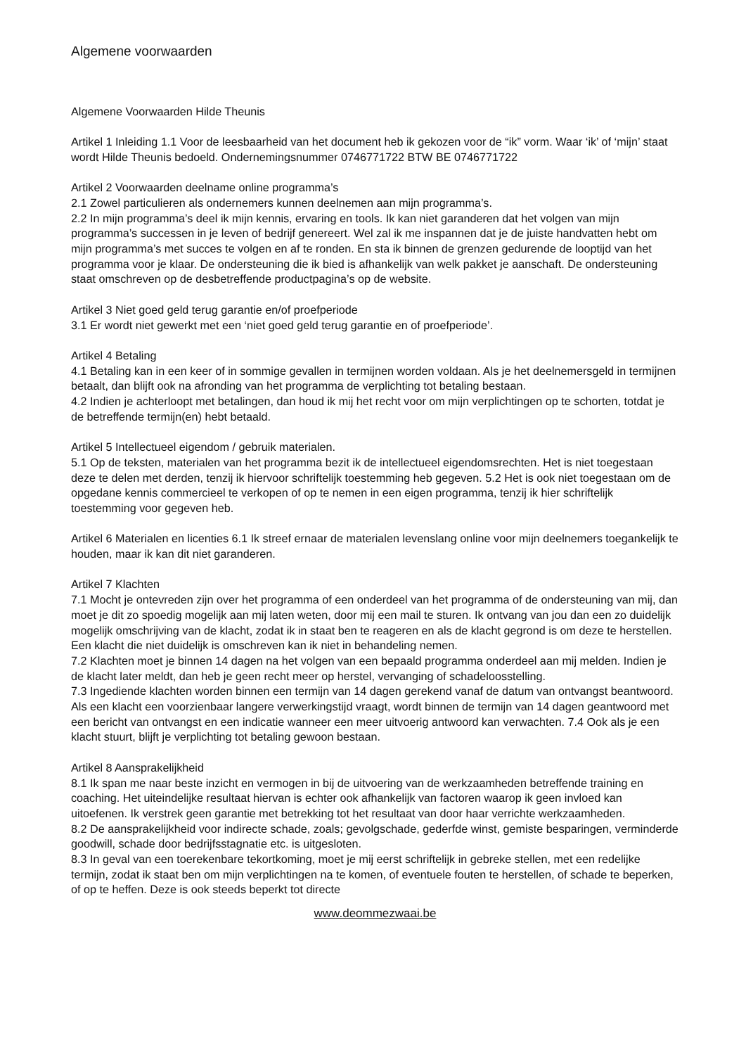Algemene voorwaarden
Algemene Voorwaarden Hilde Theunis
Artikel 1 Inleiding 1.1 Voor de leesbaarheid van het document heb ik gekozen voor de “ik” vorm. Waar ‘ik’ of ‘mijn’ staat wordt Hilde Theunis bedoeld. Ondernemingsnummer 0746771722 BTW BE 0746771722
Artikel 2 Voorwaarden deelname online programma’s
2.1 Zowel particulieren als ondernemers kunnen deelnemen aan mijn programma’s.
2.2 In mijn programma’s deel ik mijn kennis, ervaring en tools. Ik kan niet garanderen dat het volgen van mijn programma’s successen in je leven of bedrijf genereert. Wel zal ik me inspannen dat je de juiste handvatten hebt om mijn programma’s met succes te volgen en af te ronden. En sta ik binnen de grenzen gedurende de looptijd van het programma voor je klaar. De ondersteuning die ik bied is afhankelijk van welk pakket je aanschaft. De ondersteuning staat omschreven op de desbetreffende productpagina’s op de website.
Artikel 3 Niet goed geld terug garantie en/of proefperiode
3.1 Er wordt niet gewerkt met een ‘niet goed geld terug garantie en of proefperiode’.
Artikel 4 Betaling
4.1 Betaling kan in een keer of in sommige gevallen in termijnen worden voldaan. Als je het deelnemersgeld in termijnen betaalt, dan blijft ook na afronding van het programma de verplichting tot betaling bestaan.
4.2 Indien je achterloopt met betalingen, dan houd ik mij het recht voor om mijn verplichtingen op te schorten, totdat je de betreffende termijn(en) hebt betaald.
Artikel 5 Intellectueel eigendom / gebruik materialen.
5.1 Op de teksten, materialen van het programma bezit ik de intellectueel eigendomsrechten. Het is niet toegestaan deze te delen met derden, tenzij ik hiervoor schriftelijk toestemming heb gegeven. 5.2 Het is ook niet toegestaan om de opgedane kennis commercieel te verkopen of op te nemen in een eigen programma, tenzij ik hier schriftelijk toestemming voor gegeven heb.
Artikel 6 Materialen en licenties 6.1 Ik streef ernaar de materialen levenslang online voor mijn deelnemers toegankelijk te houden, maar ik kan dit niet garanderen.
Artikel 7 Klachten
7.1 Mocht je ontevreden zijn over het programma of een onderdeel van het programma of de ondersteuning van mij, dan moet je dit zo spoedig mogelijk aan mij laten weten, door mij een mail te sturen. Ik ontvang van jou dan een zo duidelijk mogelijk omschrijving van de klacht, zodat ik in staat ben te reageren en als de klacht gegrond is om deze te herstellen. Een klacht die niet duidelijk is omschreven kan ik niet in behandeling nemen.
7.2 Klachten moet je binnen 14 dagen na het volgen van een bepaald programma onderdeel aan mij melden. Indien je de klacht later meldt, dan heb je geen recht meer op herstel, vervanging of schadeloosstelling.
7.3 Ingediende klachten worden binnen een termijn van 14 dagen gerekend vanaf de datum van ontvangst beantwoord. Als een klacht een voorzienbaar langere verwerkingstijd vraagt, wordt binnen de termijn van 14 dagen geantwoord met een bericht van ontvangst en een indicatie wanneer een meer uitvoerig antwoord kan verwachten. 7.4 Ook als je een klacht stuurt, blijft je verplichting tot betaling gewoon bestaan.
Artikel 8 Aansprakelijkheid
8.1 Ik span me naar beste inzicht en vermogen in bij de uitvoering van de werkzaamheden betreffende training en coaching. Het uiteindelijke resultaat hiervan is echter ook afhankelijk van factoren waarop ik geen invloed kan uitoefenen. Ik verstrek geen garantie met betrekking tot het resultaat van door haar verrichte werkzaamheden.
8.2 De aansprakelijkheid voor indirecte schade, zoals; gevolgschade, gederfde winst, gemiste besparingen, verminderde goodwill, schade door bedrijfsstagnatie etc. is uitgesloten.
8.3 In geval van een toerekenbare tekortkoming, moet je mij eerst schriftelijk in gebreke stellen, met een redelijke termijn, zodat ik staat ben om mijn verplichtingen na te komen, of eventuele fouten te herstellen, of schade te beperken, of op te heffen. Deze is ook steeds beperkt tot directe
www.deommezwaai.be